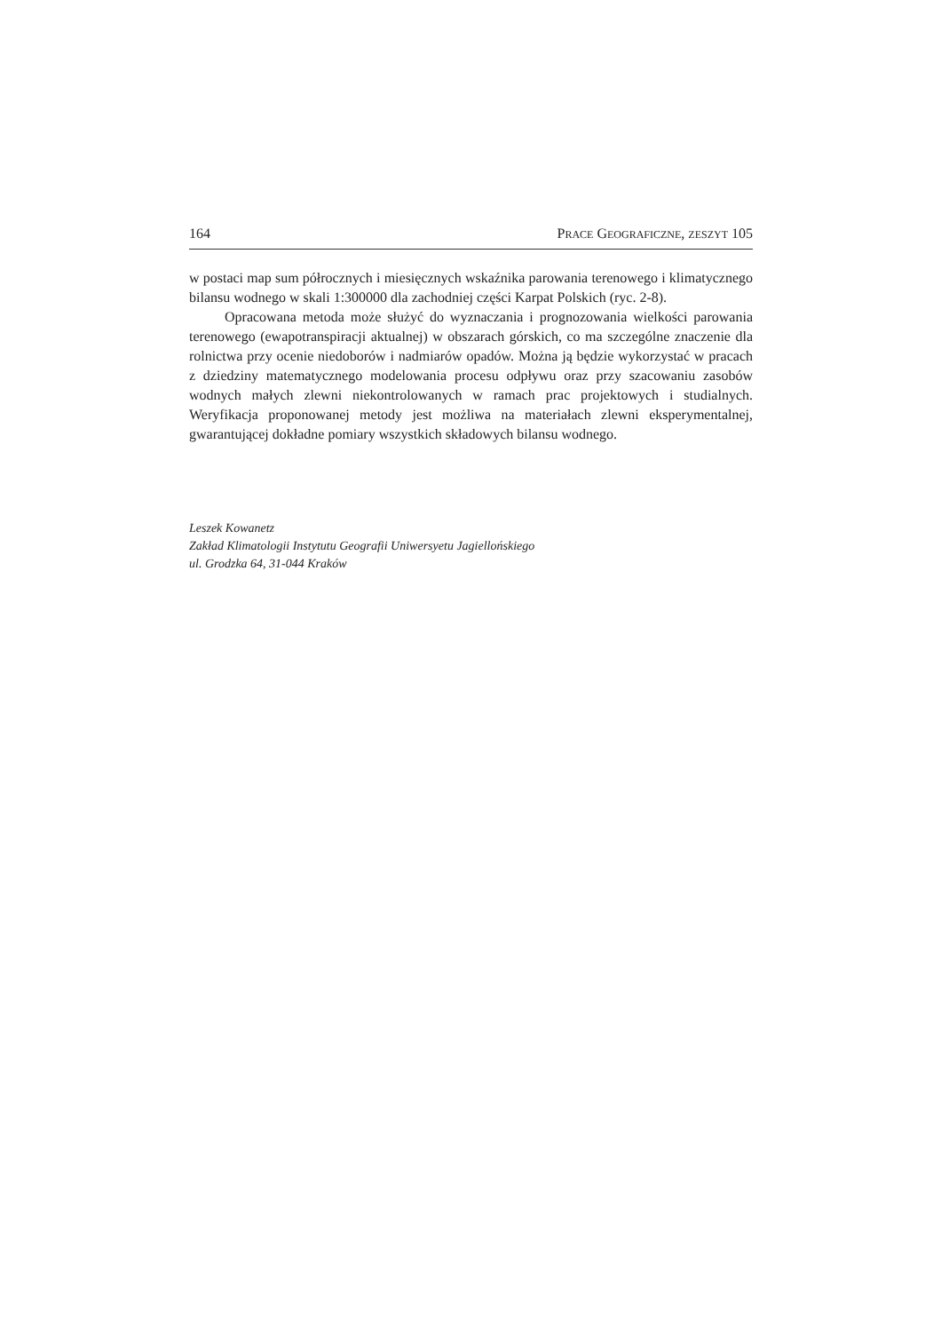164 PRACE GEOGRAFICZNE, ZESZYT 105
w postaci map sum półrocznych i miesięcznych wskaźnika parowania terenowego i klimatycznego bilansu wodnego w skali 1:300000 dla zachodniej części Karpat Polskich (ryc. 2-8).
Opracowana metoda może służyć do wyznaczania i prognozowania wielkości parowania terenowego (ewapotranspiracji aktualnej) w obszarach górskich, co ma szczególne znaczenie dla rolnictwa przy ocenie niedoborów i nadmiarów opadów. Można ją będzie wykorzystać w pracach z dziedziny matematycznego modelowania procesu odpływu oraz przy szacowaniu zasobów wodnych małych zlewni niekontrolowanych w ramach prac projektowych i studialnych. Weryfikacja proponowanej metody jest możliwa na materiałach zlewni eksperymentalnej, gwarantującej dokładne pomiary wszystkich składowych bilansu wodnego.
Leszek Kowanetz
Zakład Klimatologii Instytutu Geografii Uniwersyetu Jagiellońskiego
ul. Grodzka 64, 31-044 Kraków